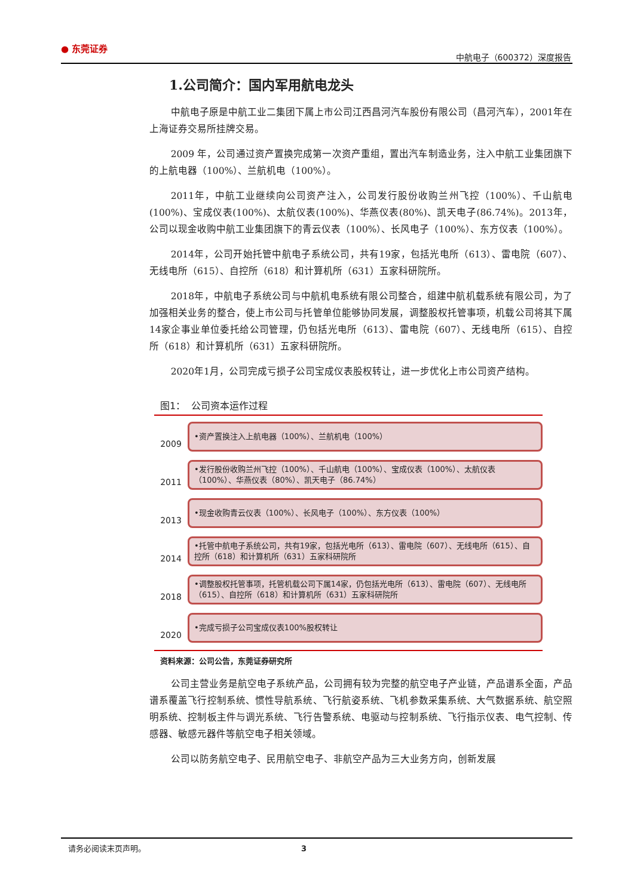● 东莞证券
中航电子（600372）深度报告
1.公司简介：国内军用航电龙头
中航电子原是中航工业二集团下属上市公司江西昌河汽车股份有限公司（昌河汽车），2001年在上海证券交易所挂牌交易。
2009 年，公司通过资产置换完成第一次资产重组，置出汽车制造业务，注入中航工业集团旗下的上航电器（100%）、兰航机电（100%）。
2011年，中航工业继续向公司资产注入，公司发行股份收购兰州飞控（100%）、千山航电(100%)、宝成仪表(100%)、太航仪表(100%)、华燕仪表(80%)、凯天电子(86.74%)。2013年，公司以现金收购中航工业集团旗下的青云仪表（100%）、长风电子（100%）、东方仪表（100%）。
2014年，公司开始托管中航电子系统公司，共有19家，包括光电所（613）、雷电院（607）、无线电所（615）、自控所（618）和计算机所（631）五家科研院所。
2018年，中航电子系统公司与中航机电系统有限公司整合，组建中航机载系统有限公司，为了加强相关业务的整合，使上市公司与托管单位能够协同发展，调整股权托管事项，机载公司将其下属14家企事业单位委托给公司管理，仍包括光电所（613）、雷电院（607）、无线电所（615）、自控所（618）和计算机所（631）五家科研院所。
2020年1月，公司完成亏损子公司宝成仪表股权转让，进一步优化上市公司资产结构。
图1： 公司资本运作过程
2009
•资产置换注入上航电器（100%）、兰航机电（100%）
2011
•发行股份收购兰州飞控（100%）、千山航电（100%）、宝成仪表（100%）、太航仪表（100%）、华燕仪表（80%）、凯天电子（86.74%）
2013
•现金收购青云仪表（100%）、长风电子（100%）、东方仪表（100%）
2014
•托管中航电子系统公司，共有19家，包括光电所（613）、雷电院（607）、无线电所（615）、自控所（618）和计算机所（631）五家科研院所
2018
•调整股权托管事项，托管机载公司下属14家，仍包括光电所（613）、雷电院（607）、无线电所（615）、自控所（618）和计算机所（631）五家科研院所
2020
•完成亏损子公司宝成仪表100%股权转让
资料来源：公司公告，东莞证券研究所
公司主营业务是航空电子系统产品，公司拥有较为完整的航空电子产业链，产品谱系全面，产品谱系覆盖飞行控制系统、惯性导航系统、飞行航姿系统、飞机参数采集系统、大气数据系统、航空照明系统、控制板主件与调光系统、飞行告警系统、电驱动与控制系统、飞行指示仪表、电气控制、传感器、敏感元器件等航空电子相关领域。
公司以防务航空电子、民用航空电子、非航空产品为三大业务方向，创新发展
请务必阅读末页声明。 3